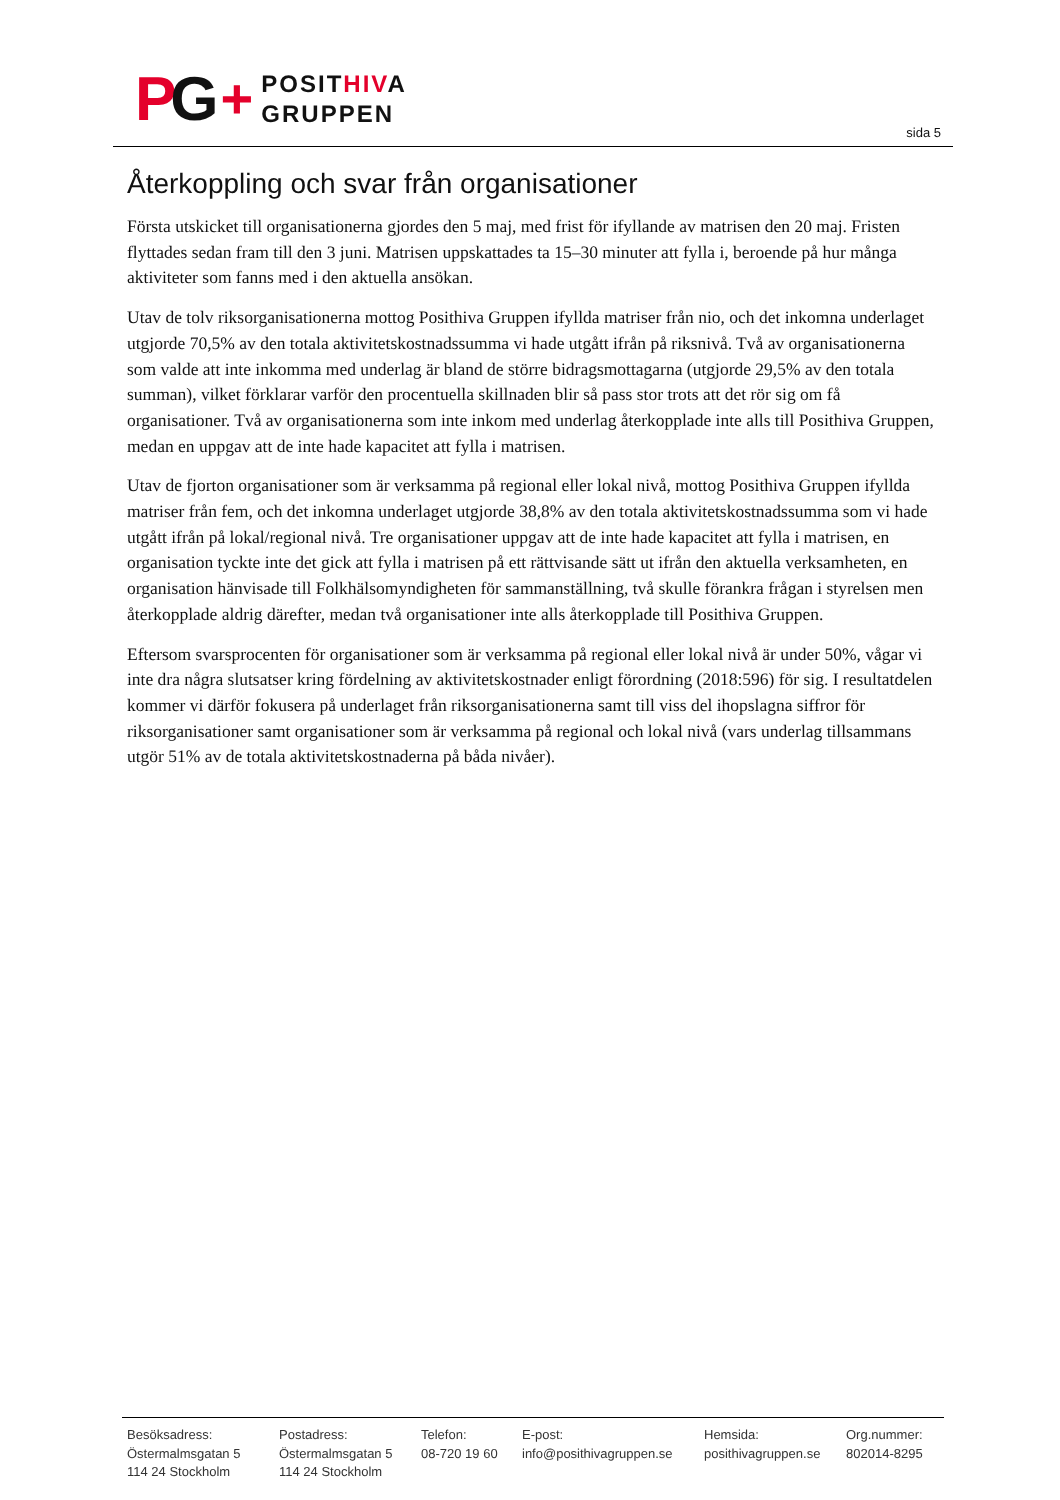PG
+
POSITHIVA
GRUPPEN
sida 5
Återkoppling och svar från organisationer
Första utskicket till organisationerna gjordes den 5 maj, med frist för ifyllande av matrisen den 20 maj. Fristen flyttades sedan fram till den 3 juni. Matrisen uppskattades ta 15–30 minuter att fylla i, beroende på hur många aktiviteter som fanns med i den aktuella ansökan.
Utav de tolv riksorganisationerna mottog Posithiva Gruppen ifyllda matriser från nio, och det inkomna underlaget utgjorde 70,5% av den totala aktivitetskostnadssumma vi hade utgått ifrån på riksnivå. Två av organisationerna som valde att inte inkomma med underlag är bland de större bidragsmottagarna (utgjorde 29,5% av den totala summan), vilket förklarar varför den procentuella skillnaden blir så pass stor trots att det rör sig om få organisationer. Två av organisationerna som inte inkom med underlag återkopplade inte alls till Posithiva Gruppen, medan en uppgav att de inte hade kapacitet att fylla i matrisen.
Utav de fjorton organisationer som är verksamma på regional eller lokal nivå, mottog Posithiva Gruppen ifyllda matriser från fem, och det inkomna underlaget utgjorde 38,8% av den totala aktivitetskostnadssumma som vi hade utgått ifrån på lokal/regional nivå. Tre organisationer uppgav att de inte hade kapacitet att fylla i matrisen, en organisation tyckte inte det gick att fylla i matrisen på ett rättvisande sätt ut ifrån den aktuella verksamheten, en organisation hänvisade till Folkhälsomyndigheten för sammanställning, två skulle förankra frågan i styrelsen men återkopplade aldrig därefter, medan två organisationer inte alls återkopplade till Posithiva Gruppen.
Eftersom svarsprocenten för organisationer som är verksamma på regional eller lokal nivå är under 50%, vågar vi inte dra några slutsatser kring fördelning av aktivitetskostnader enligt förordning (2018:596) för sig. I resultatdelen kommer vi därför fokusera på underlaget från riksorganisationerna samt till viss del ihopslagna siffror för riksorganisationer samt organisationer som är verksamma på regional och lokal nivå (vars underlag tillsammans utgör 51% av de totala aktivitetskostnaderna på båda nivåer).
Besöksadress:
Östermalmsgatan 5
114 24 Stockholm
Postadress:
Östermalmsgatan 5
114 24 Stockholm
Telefon:
08-720 19 60
E-post:
info@posithivagruppen.se
Hemsida:
posithivagruppen.se
Org.nummer:
802014-8295